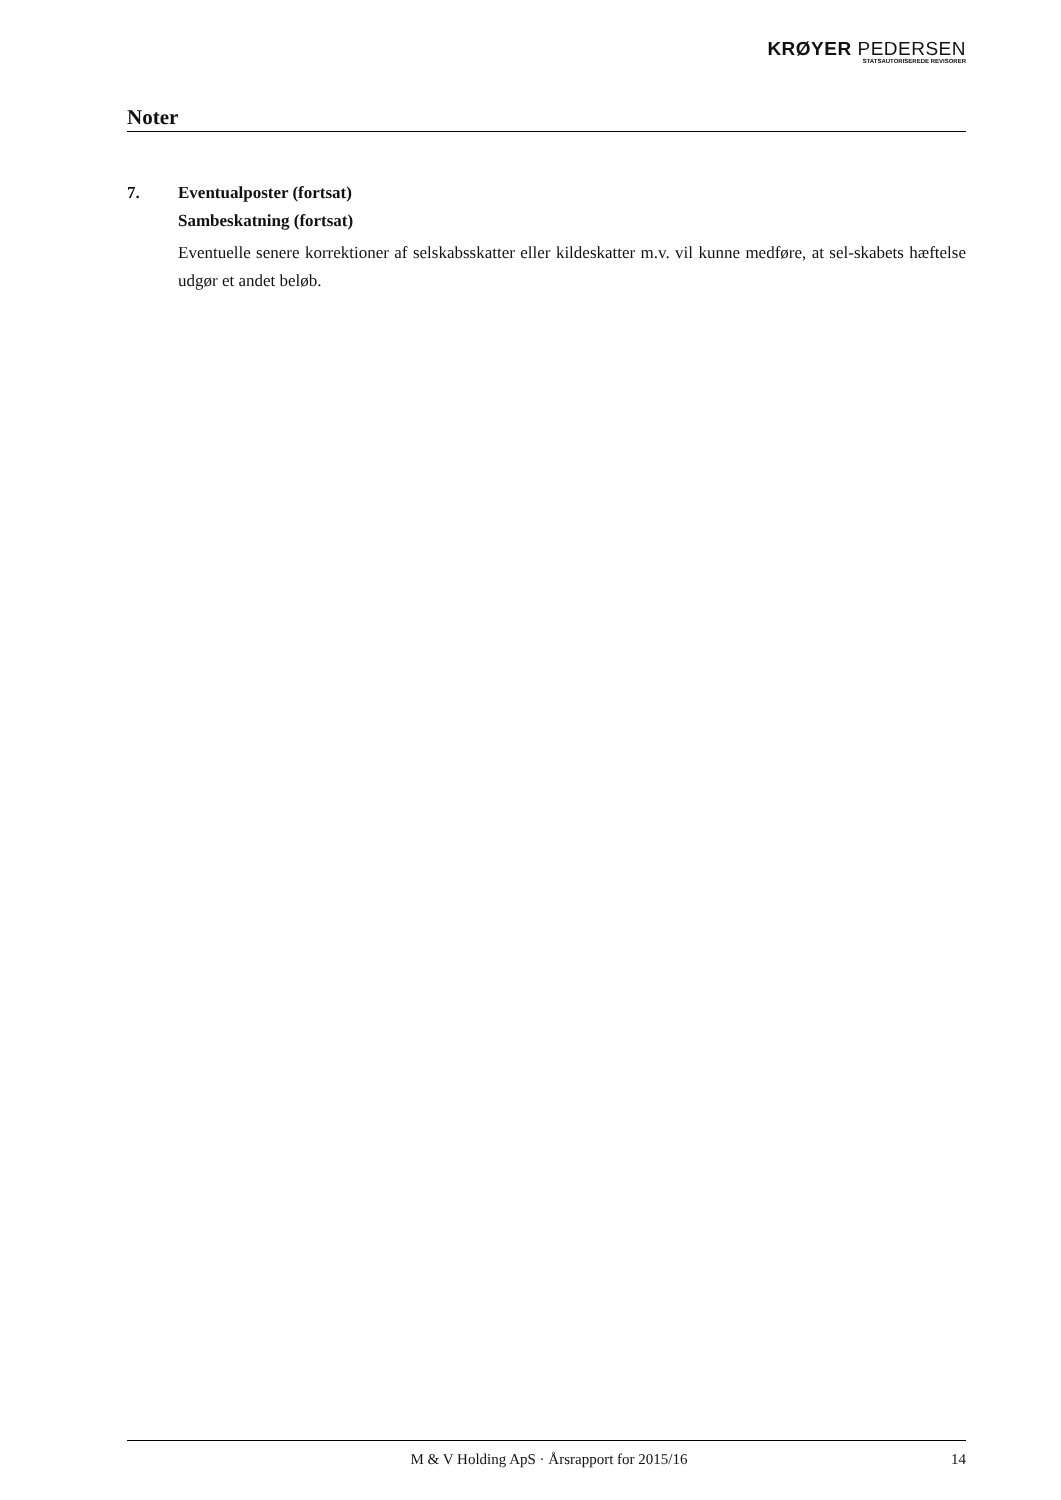KRØYER PEDERSEN
STATSAUTORISEREDE REVISORER
Noter
7. Eventualposter (fortsat)
Sambeskatning (fortsat)
Eventuelle senere korrektioner af selskabsskatter eller kildeskatter m.v. vil kunne medføre, at sel-skabets hæftelse udgør et andet beløb.
M & V Holding ApS · Årsrapport for 2015/16 14